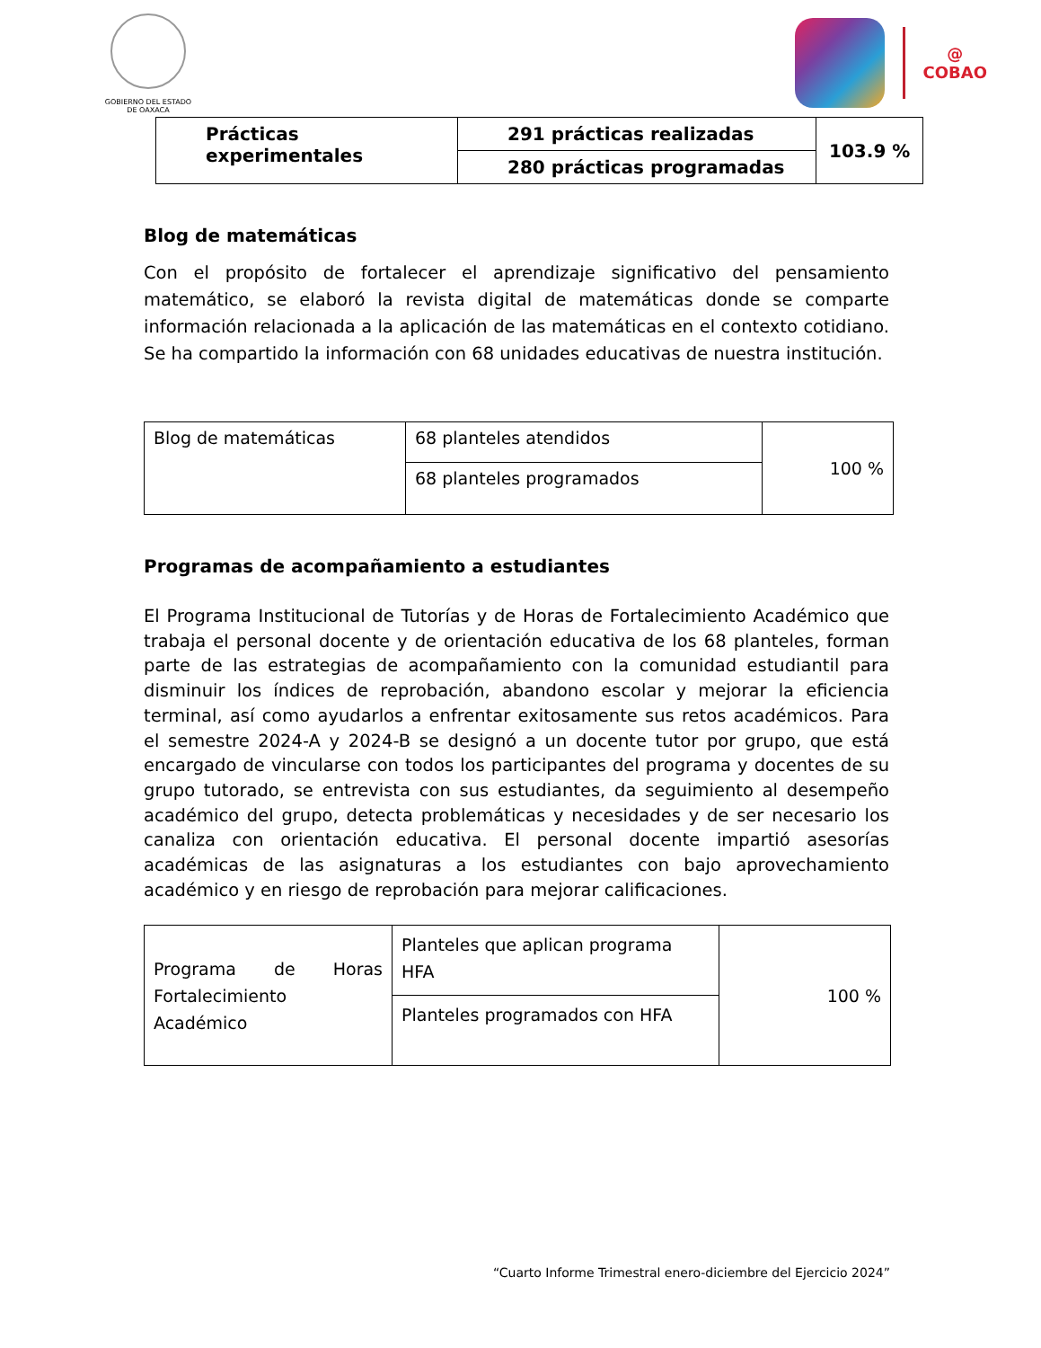GOBIERNO DEL ESTADO
DE OAXACA
@
COBAO
| Prácticas experimentales | 291 prácticas realizadas | 103.9 % |
| | 280 prácticas programadas | |
Blog de matemáticas
Con el propósito de fortalecer el aprendizaje significativo del pensamiento matemático, se elaboró la revista digital de matemáticas donde se comparte información relacionada a la aplicación de las matemáticas en el contexto cotidiano. Se ha compartido la información con 68 unidades educativas de nuestra institución.
| Blog de matemáticas | 68 planteles atendidos | 100 % |
| | 68 planteles programados | |
Programas de acompañamiento a estudiantes
El Programa Institucional de Tutorías y de Horas de Fortalecimiento Académico que trabaja el personal docente y de orientación educativa de los 68 planteles, forman parte de las estrategias de acompañamiento con la comunidad estudiantil para disminuir los índices de reprobación, abandono escolar y mejorar la eficiencia terminal, así como ayudarlos a enfrentar exitosamente sus retos académicos. Para el semestre 2024-A y 2024-B se designó a un docente tutor por grupo, que está encargado de vincularse con todos los participantes del programa y docentes de su grupo tutorado, se entrevista con sus estudiantes, da seguimiento al desempeño académico del grupo, detecta problemáticas y necesidades y de ser necesario los canaliza con orientación educativa. El personal docente impartió asesorías académicas de las asignaturas a los estudiantes con bajo aprovechamiento académico y en riesgo de reprobación para mejorar calificaciones.
| Programa de Horas Fortalecimiento Académico | Planteles que aplican programa HFA | 100 % |
| | Planteles programados con HFA | |
“Cuarto Informe Trimestral enero-diciembre del Ejercicio 2024”